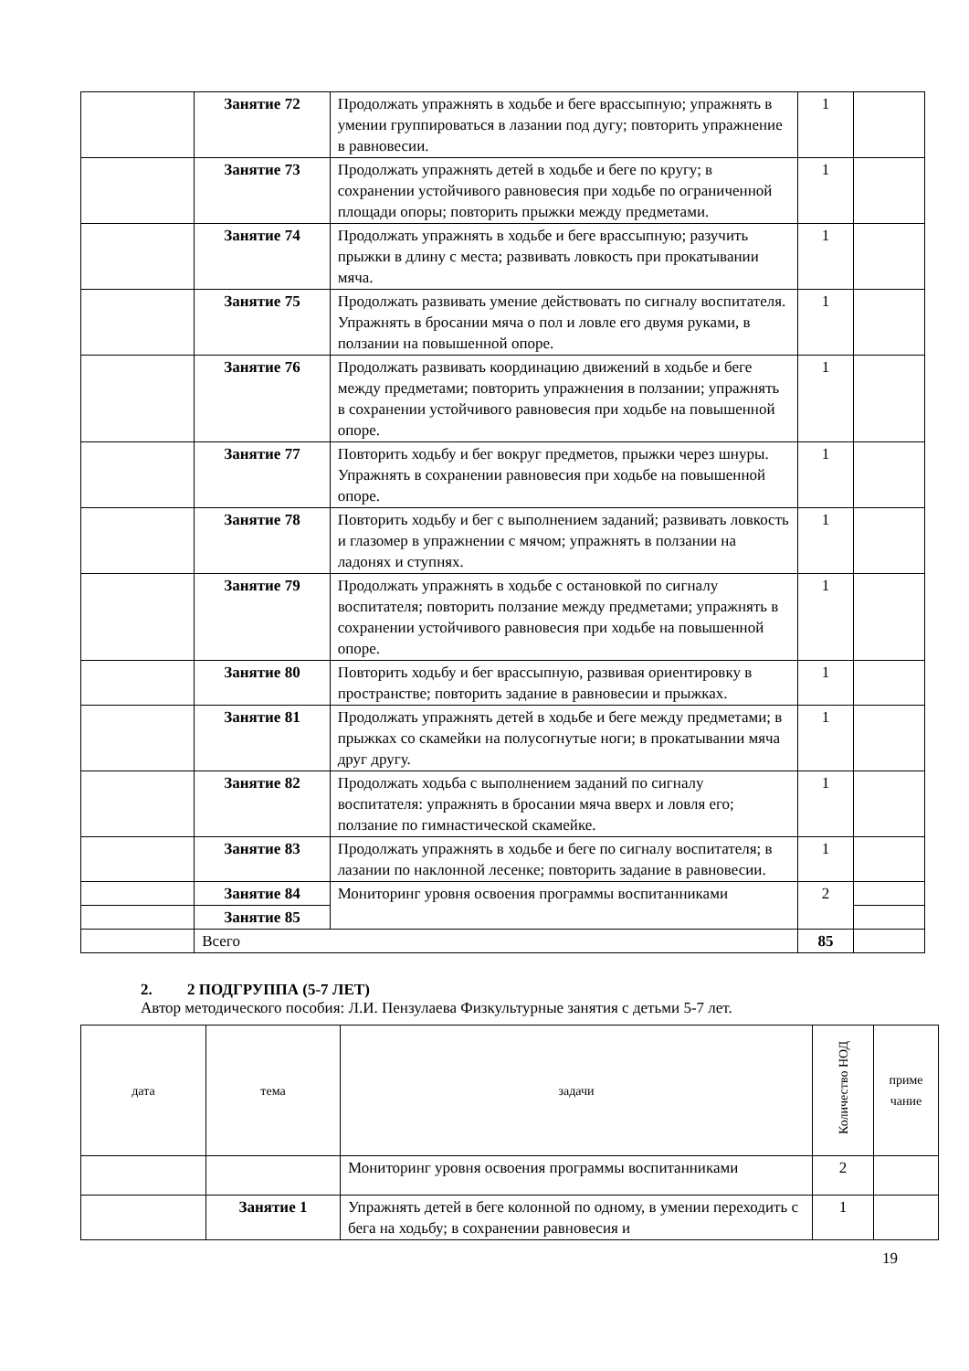| | Занятие 72 | Продолжать упражнять в ходьбе и беге врассыпную; упражнять в умении группироваться в лазании под дугу; повторить упражнение в равновесии. | 1 | |
| | Занятие 73 | Продолжать упражнять детей в ходьбе и беге по кругу; в сохранении устойчивого равновесия при ходьбе по ограниченной площади опоры; повторить прыжки между предметами. | 1 | |
| | Занятие 74 | Продолжать упражнять в ходьбе и беге врассыпную; разучить прыжки в длину с места; развивать ловкость при прокатывании мяча. | 1 | |
| | Занятие 75 | Продолжать развивать умение действовать по сигналу воспитателя. Упражнять в бросании мяча о пол и ловле его двумя руками, в ползании на повышенной опоре. | 1 | |
| | Занятие 76 | Продолжать развивать координацию движений в ходьбе и беге между предметами; повторить упражнения в ползании; упражнять в сохранении устойчивого равновесия при ходьбе на повышенной опоре. | 1 | |
| | Занятие 77 | Повторить ходьбу и бег вокруг предметов, прыжки через шнуры. Упражнять в сохранении равновесия при ходьбе на повышенной опоре. | 1 | |
| | Занятие 78 | Повторить ходьбу и бег с выполнением заданий; развивать ловкость и глазомер в упражнении с мячом; упражнять в ползании на ладонях и ступнях. | 1 | |
| | Занятие 79 | Продолжать упражнять в ходьбе с остановкой по сигналу воспитателя; повторить ползание между предметами; упражнять в сохранении устойчивого равновесия при ходьбе на повышенной опоре. | 1 | |
| | Занятие 80 | Повторить ходьбу и бег врассыпную, развивая ориентировку в пространстве; повторить задание в равновесии и прыжках. | 1 | |
| | Занятие 81 | Продолжать упражнять детей в ходьбе и беге между предметами; в прыжках со скамейки на полусогнутые ноги; в прокатывании мяча друг другу. | 1 | |
| | Занятие 82 | Продолжать ходьба с выполнением заданий по сигналу воспитателя: упражнять в бросании мяча вверх и ловля его; ползание по гимнастической скамейке. | 1 | |
| | Занятие 83 | Продолжать упражнять в ходьбе и беге по сигналу воспитателя; в лазании по наклонной лесенке; повторить задание в равновесии. | 1 | |
| | Занятие 84 | Мониторинг уровня освоения программы воспитанниками | 2 | |
| | Занятие 85 | | | |
| | Всего | | 85 | |
2. 2 ПОДГРУППА (5-7 ЛЕТ)
Автор методического пособия: Л.И. Пензулаева Физкультурные занятия с детьми 5-7 лет.
| дата | тема | задачи | Количество НОД | приме чание |
| --- | --- | --- | --- | --- |
| | | Мониторинг уровня освоения программы воспитанниками | 2 | |
| | Занятие 1 | Упражнять детей в беге колонной по одному, в умении переходить с бега на ходьбу; в сохранении равновесия и | 1 | |
19